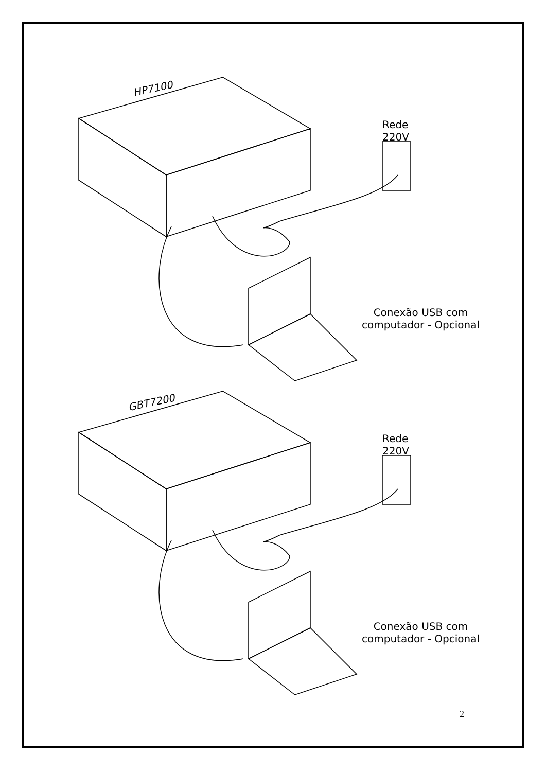HP7100
Rede
220V
Conexão USB com
computador - Opcional
GBT7200
Rede
220V
Conexão USB com
computador - Opcional
2